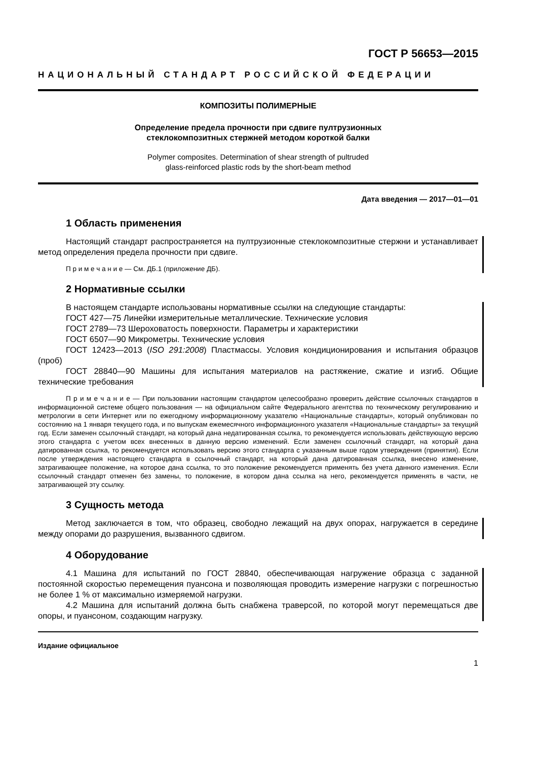ГОСТ Р 56653—2015
НАЦИОНАЛЬНЫЙ СТАНДАРТ РОССИЙСКОЙ ФЕДЕРАЦИИ
КОМПОЗИТЫ ПОЛИМЕРНЫЕ
Определение предела прочности при сдвиге пултрузионных
стеклокомпозитных стержней методом короткой балки
Polymer composites. Determination of shear strength of pultruded
glass-reinforced plastic rods by the short-beam method
Дата введения — 2017—01—01
1 Область применения
Настоящий стандарт распространяется на пултрузионные стеклокомпозитные стержни и устанавливает метод определения предела прочности при сдвиге.
П р и м е ч а н и е — См. ДБ.1 (приложение ДБ).
2 Нормативные ссылки
В настоящем стандарте использованы нормативные ссылки на следующие стандарты:
ГОСТ 427—75 Линейки измерительные металлические. Технические условия
ГОСТ 2789—73 Шероховатость поверхности. Параметры и характеристики
ГОСТ 6507—90 Микрометры. Технические условия
ГОСТ 12423—2013 (ISO 291:2008) Пластмассы. Условия кондиционирования и испытания образцов (проб)
ГОСТ 28840—90 Машины для испытания материалов на растяжение, сжатие и изгиб. Общие технические требования
П р и м е ч а н и е — При пользовании настоящим стандартом целесообразно проверить действие ссылочных стандартов в информационной системе общего пользования — на официальном сайте Федерального агентства по техническому регулированию и метрологии в сети Интернет или по ежегодному информационному указателю «Национальные стандарты», который опубликован по состоянию на 1 января текущего года, и по выпускам ежемесячного информационного указателя «Национальные стандарты» за текущий год. Если заменен ссылочный стандарт, на который дана недатированная ссылка, то рекомендуется использовать действующую версию этого стандарта с учетом всех внесенных в данную версию изменений. Если заменен ссылочный стандарт, на который дана датированная ссылка, то рекомендуется использовать версию этого стандарта с указанным выше годом утверждения (принятия). Если после утверждения настоящего стандарта в ссылочный стандарт, на который дана датированная ссылка, внесено изменение, затрагивающее положение, на которое дана ссылка, то это положение рекомендуется применять без учета данного изменения. Если ссылочный стандарт отменен без замены, то положение, в котором дана ссылка на него, рекомендуется применять в части, не затрагивающей эту ссылку.
3 Сущность метода
Метод заключается в том, что образец, свободно лежащий на двух опорах, нагружается в середине между опорами до разрушения, вызванного сдвигом.
4 Оборудование
4.1 Машина для испытаний по ГОСТ 28840, обеспечивающая нагружение образца с заданной постоянной скоростью перемещения пуансона и позволяющая проводить измерение нагрузки с погрешностью не более 1 % от максимально измеряемой нагрузки.
4.2 Машина для испытаний должна быть снабжена траверсой, по которой могут перемещаться две опоры, и пуансоном, создающим нагрузку.
Издание официальное
1